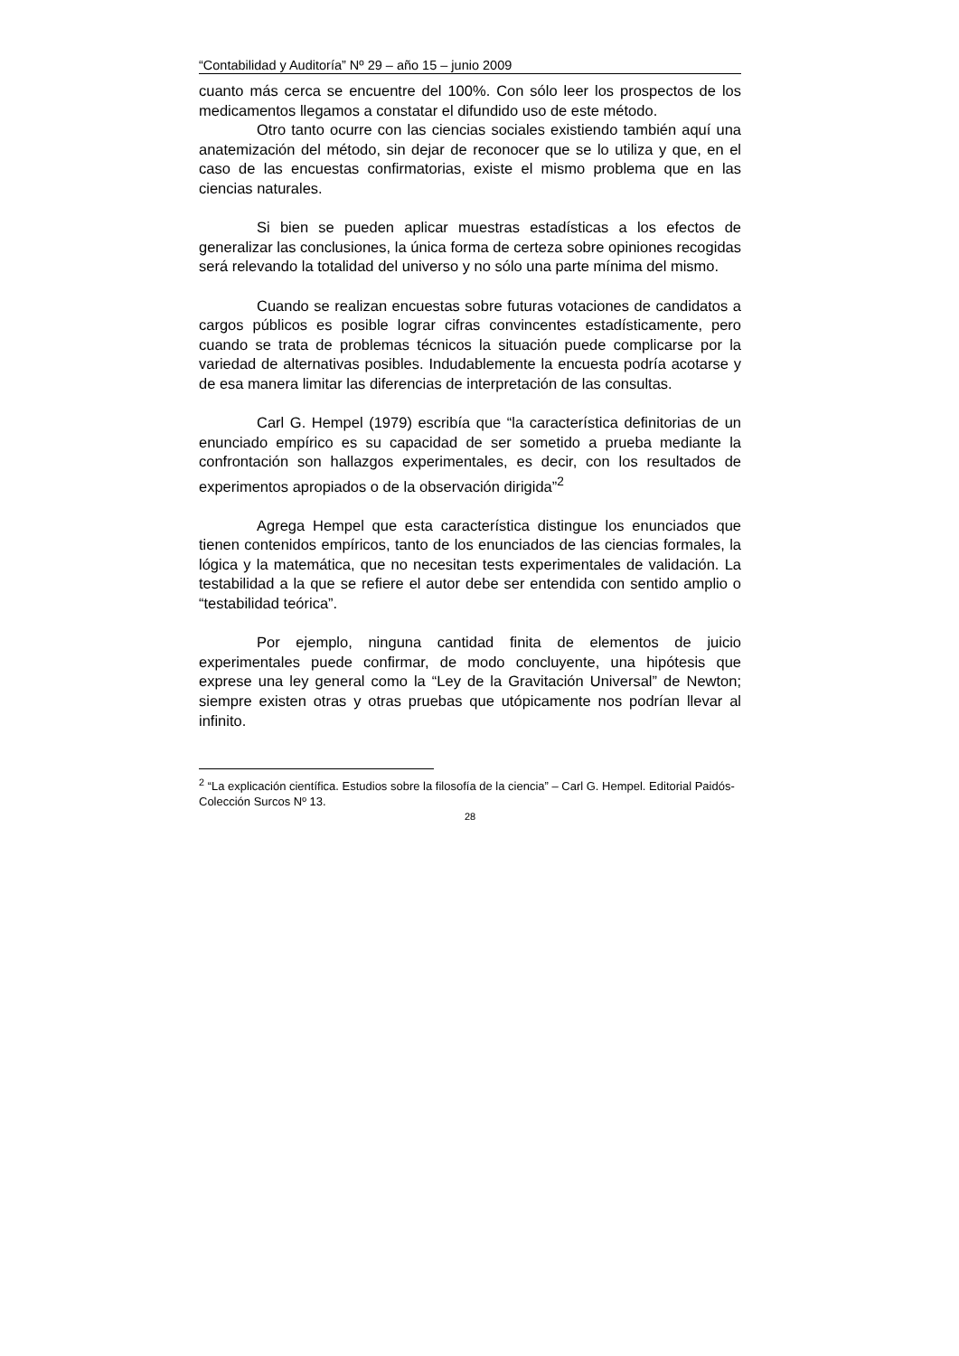“Contabilidad y Auditoría” Nº 29 – año 15 – junio 2009
cuanto más cerca se encuentre del 100%. Con sólo leer los prospectos de los medicamentos llegamos a constatar el difundido uso de este método.
Otro tanto ocurre con las ciencias sociales existiendo también aquí una anatemización del método, sin dejar de reconocer que se lo utiliza y que, en el caso de las encuestas confirmatorias, existe el mismo problema que en las ciencias naturales.
Si bien se pueden aplicar muestras estadísticas a los efectos de generalizar las conclusiones, la única forma de certeza sobre opiniones recogidas será relevando la totalidad del universo y no sólo una parte mínima del mismo.
Cuando se realizan encuestas sobre futuras votaciones de candidatos a cargos públicos es posible lograr cifras convincentes estadísticamente, pero cuando se trata de problemas técnicos la situación puede complicarse por la variedad de alternativas posibles. Indudablemente la encuesta podría acotarse y de esa manera limitar las diferencias de interpretación de las consultas.
Carl G. Hempel (1979) escribía que “la característica definitorias de un enunciado empírico es su capacidad de ser sometido a prueba mediante la confrontación son hallazgos experimentales, es decir, con los resultados de experimentos apropiados o de la observación dirigida”<sup>2</sup>
Agrega Hempel que esta característica distingue los enunciados que tienen contenidos empíricos, tanto de los enunciados de las ciencias formales, la lógica y la matemática, que no necesitan tests experimentales de validación. La testabilidad a la que se refiere el autor debe ser entendida con sentido amplio o “testabilidad teórica”.
Por ejemplo, ninguna cantidad finita de elementos de juicio experimentales puede confirmar, de modo concluyente, una hipótesis que exprese una ley general como la “Ley de la Gravitación Universal” de Newton; siempre existen otras y otras pruebas que utópicamente nos podrían llevar al infinito.
<sup>2</sup> “La explicación científica. Estudios sobre la filosofía de la ciencia” – Carl G. Hempel. Editorial Paidós-Colección Surcos Nº 13.
28